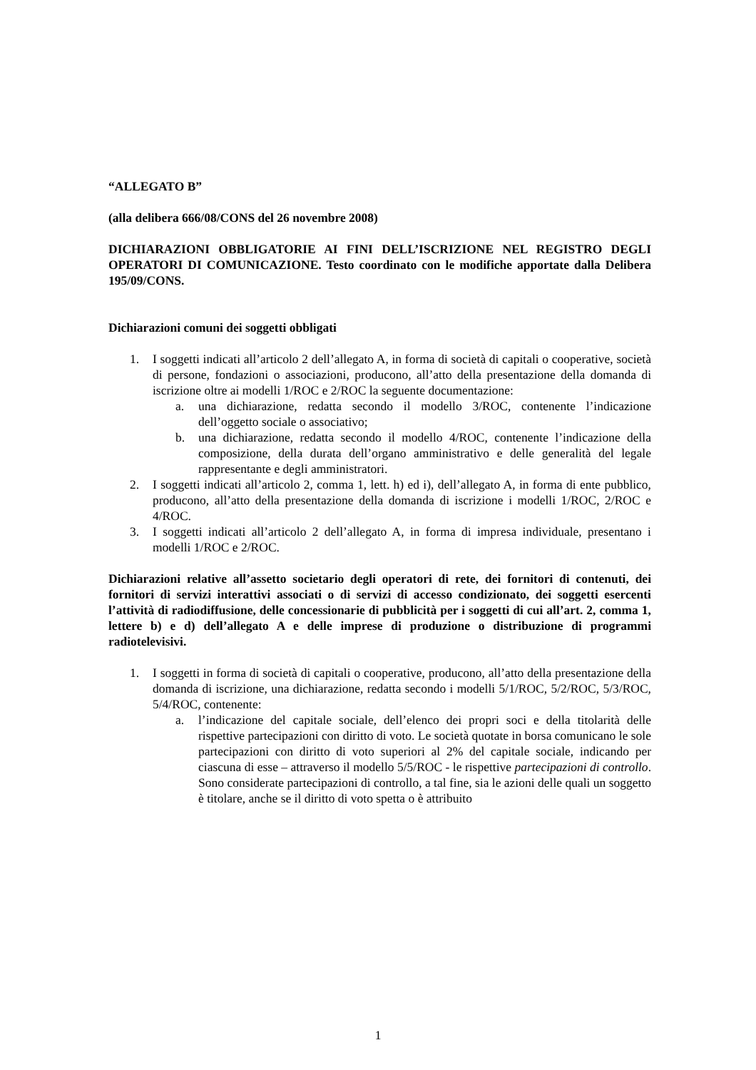“ALLEGATO B”
(alla delibera 666/08/CONS del 26 novembre 2008)
DICHIARAZIONI OBBLIGATORIE AI FINI DELL’ISCRIZIONE NEL REGISTRO DEGLI OPERATORI DI COMUNICAZIONE. Testo coordinato con le modifiche apportate dalla Delibera 195/09/CONS.
Dichiarazioni comuni dei soggetti obbligati
1. I soggetti indicati all’articolo 2 dell’allegato A, in forma di società di capitali o cooperative, società di persone, fondazioni o associazioni, producono, all’atto della presentazione della domanda di iscrizione oltre ai modelli 1/ROC e 2/ROC la seguente documentazione:
a. una dichiarazione, redatta secondo il modello 3/ROC, contenente l’indicazione dell’oggetto sociale o associativo;
b. una dichiarazione, redatta secondo il modello 4/ROC, contenente l’indicazione della composizione, della durata dell’organo amministrativo e delle generalità del legale rappresentante e degli amministratori.
2. I soggetti indicati all’articolo 2, comma 1, lett. h) ed i), dell’allegato A, in forma di ente pubblico, producono, all’atto della presentazione della domanda di iscrizione i modelli 1/ROC, 2/ROC e 4/ROC.
3. I soggetti indicati all’articolo 2 dell’allegato A, in forma di impresa individuale, presentano i modelli 1/ROC e 2/ROC.
Dichiarazioni relative all’assetto societario degli operatori di rete, dei fornitori di contenuti, dei fornitori di servizi interattivi associati o di servizi di accesso condizionato, dei soggetti esercenti l’attività di radiodiffusione, delle concessionarie di pubblicità per i soggetti di cui all’art. 2, comma 1, lettere b) e d) dell’allegato A e delle imprese di produzione o distribuzione di programmi radiotelevisivi.
1. I soggetti in forma di società di capitali o cooperative, producono, all’atto della presentazione della domanda di iscrizione, una dichiarazione, redatta secondo i modelli 5/1/ROC, 5/2/ROC, 5/3/ROC, 5/4/ROC, contenente:
a. l’indicazione del capitale sociale, dell’elenco dei propri soci e della titolarità delle rispettive partecipazioni con diritto di voto. Le società quotate in borsa comunicano le sole partecipazioni con diritto di voto superiori al 2% del capitale sociale, indicando per ciascuna di esse – attraverso il modello 5/5/ROC - le rispettive partecipazioni di controllo. Sono considerate partecipazioni di controllo, a tal fine, sia le azioni delle quali un soggetto è titolare, anche se il diritto di voto spetta o è attribuito
1